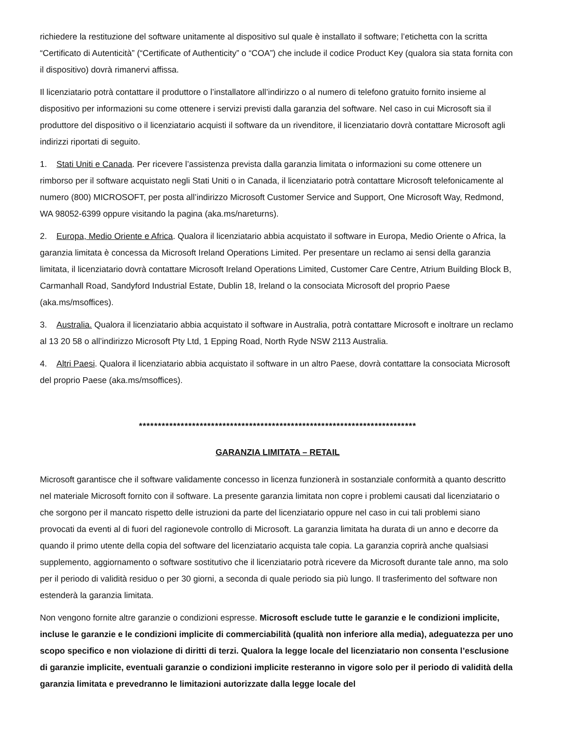richiedere la restituzione del software unitamente al dispositivo sul quale è installato il software; l’etichetta con la scritta “Certificato di Autenticità” (“Certificate of Authenticity” o “COA”) che include il codice Product Key (qualora sia stata fornita con il dispositivo) dovrà rimanervi affissa.
Il licenziatario potrà contattare il produttore o l’installatore all’indirizzo o al numero di telefono gratuito fornito insieme al dispositivo per informazioni su come ottenere i servizi previsti dalla garanzia del software. Nel caso in cui Microsoft sia il produttore del dispositivo o il licenziatario acquisti il software da un rivenditore, il licenziatario dovrà contattare Microsoft agli indirizzi riportati di seguito.
1. Stati Uniti e Canada. Per ricevere l’assistenza prevista dalla garanzia limitata o informazioni su come ottenere un rimborso per il software acquistato negli Stati Uniti o in Canada, il licenziatario potrà contattare Microsoft telefonicamente al numero (800) MICROSOFT, per posta all’indirizzo Microsoft Customer Service and Support, One Microsoft Way, Redmond, WA 98052-6399 oppure visitando la pagina (aka.ms/nareturns).
2. Europa, Medio Oriente e Africa. Qualora il licenziatario abbia acquistato il software in Europa, Medio Oriente o Africa, la garanzia limitata è concessa da Microsoft Ireland Operations Limited. Per presentare un reclamo ai sensi della garanzia limitata, il licenziatario dovrà contattare Microsoft Ireland Operations Limited, Customer Care Centre, Atrium Building Block B, Carmanhall Road, Sandyford Industrial Estate, Dublin 18, Ireland o la consociata Microsoft del proprio Paese (aka.ms/msoffices).
3. Australia. Qualora il licenziatario abbia acquistato il software in Australia, potrà contattare Microsoft e inoltrare un reclamo al 13 20 58 o all’indirizzo Microsoft Pty Ltd, 1 Epping Road, North Ryde NSW 2113 Australia.
4. Altri Paesi. Qualora il licenziatario abbia acquistato il software in un altro Paese, dovrà contattare la consociata Microsoft del proprio Paese (aka.ms/msoffices).
*************************************************************************
GARANZIA LIMITATA – RETAIL
Microsoft garantisce che il software validamente concesso in licenza funzionerà in sostanziale conformità a quanto descritto nel materiale Microsoft fornito con il software. La presente garanzia limitata non copre i problemi causati dal licenziatario o che sorgono per il mancato rispetto delle istruzioni da parte del licenziatario oppure nel caso in cui tali problemi siano provocati da eventi al di fuori del ragionevole controllo di Microsoft. La garanzia limitata ha durata di un anno e decorre da quando il primo utente della copia del software del licenziatario acquista tale copia. La garanzia coprirà anche qualsiasi supplemento, aggiornamento o software sostitutivo che il licenziatario potrà ricevere da Microsoft durante tale anno, ma solo per il periodo di validità residuo o per 30 giorni, a seconda di quale periodo sia più lungo. Il trasferimento del software non estenderà la garanzia limitata.
Non vengono fornite altre garanzie o condizioni espresse. Microsoft esclude tutte le garanzie e le condizioni implicite, incluse le garanzie e le condizioni implicite di commerciabilità (qualità non inferiore alla media), adeguatezza per uno scopo specifico e non violazione di diritti di terzi. Qualora la legge locale del licenziatario non consenta l’esclusione di garanzie implicite, eventuali garanzie o condizioni implicite resteranno in vigore solo per il periodo di validità della garanzia limitata e prevedranno le limitazioni autorizzate dalla legge locale del